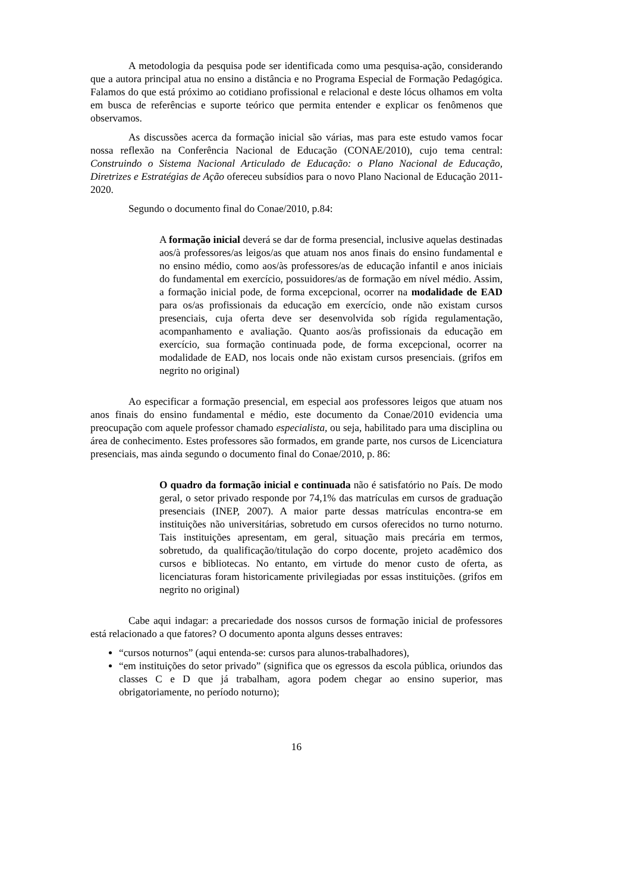A metodologia da pesquisa pode ser identificada como uma pesquisa-ação, considerando que a autora principal atua no ensino a distância e no Programa Especial de Formação Pedagógica. Falamos do que está próximo ao cotidiano profissional e relacional e deste lócus olhamos em volta em busca de referências e suporte teórico que permita entender e explicar os fenômenos que observamos.
As discussões acerca da formação inicial são várias, mas para este estudo vamos focar nossa reflexão na Conferência Nacional de Educação (CONAE/2010), cujo tema central: Construindo o Sistema Nacional Articulado de Educação: o Plano Nacional de Educação, Diretrizes e Estratégias de Ação ofereceu subsídios para o novo Plano Nacional de Educação 2011-2020.
Segundo o documento final do Conae/2010, p.84:
A formação inicial deverá se dar de forma presencial, inclusive aquelas destinadas aos/à professores/as leigos/as que atuam nos anos finais do ensino fundamental e no ensino médio, como aos/às professores/as de educação infantil e anos iniciais do fundamental em exercício, possuidores/as de formação em nível médio. Assim, a formação inicial pode, de forma excepcional, ocorrer na modalidade de EAD para os/as profissionais da educação em exercício, onde não existam cursos presenciais, cuja oferta deve ser desenvolvida sob rígida regulamentação, acompanhamento e avaliação. Quanto aos/às profissionais da educação em exercício, sua formação continuada pode, de forma excepcional, ocorrer na modalidade de EAD, nos locais onde não existam cursos presenciais. (grifos em negrito no original)
Ao especificar a formação presencial, em especial aos professores leigos que atuam nos anos finais do ensino fundamental e médio, este documento da Conae/2010 evidencia uma preocupação com aquele professor chamado especialista, ou seja, habilitado para uma disciplina ou área de conhecimento. Estes professores são formados, em grande parte, nos cursos de Licenciatura presenciais, mas ainda segundo o documento final do Conae/2010, p. 86:
O quadro da formação inicial e continuada não é satisfatório no País. De modo geral, o setor privado responde por 74,1% das matrículas em cursos de graduação presenciais (INEP, 2007). A maior parte dessas matrículas encontra-se em instituições não universitárias, sobretudo em cursos oferecidos no turno noturno. Tais instituições apresentam, em geral, situação mais precária em termos, sobretudo, da qualificação/titulação do corpo docente, projeto acadêmico dos cursos e bibliotecas. No entanto, em virtude do menor custo de oferta, as licenciaturas foram historicamente privilegiadas por essas instituições. (grifos em negrito no original)
Cabe aqui indagar: a precariedade dos nossos cursos de formação inicial de professores está relacionado a que fatores? O documento aponta alguns desses entraves:
“cursos noturnos” (aqui entenda-se: cursos para alunos-trabalhadores),
“em instituições do setor privado” (significa que os egressos da escola pública, oriundos das classes C e D que já trabalham, agora podem chegar ao ensino superior, mas obrigatoriamente, no período noturno);
16